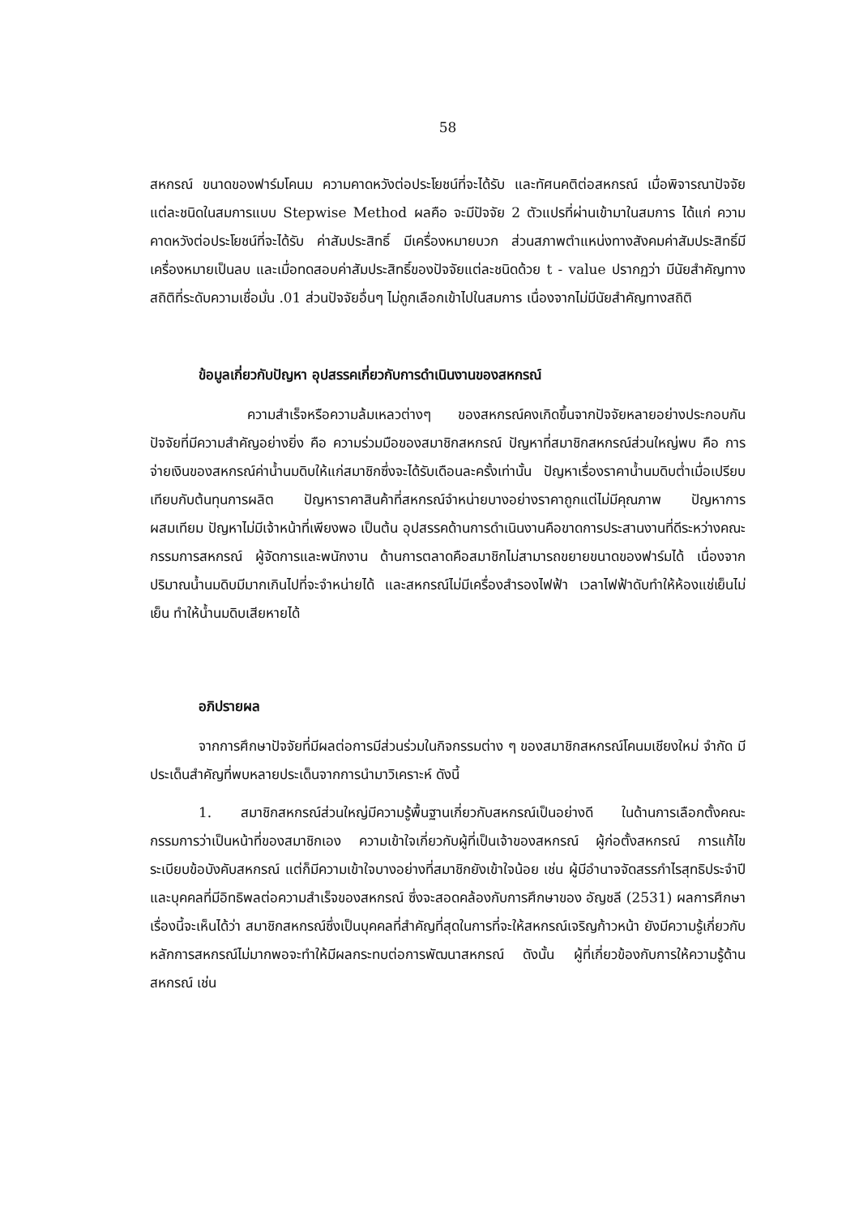58
สหกรณ์ ขนาดของฟาร์มโคนม ความคาดหวังต่อประโยชน์ที่จะได้รับ และทัศนคติต่อสหกรณ์ เมื่อพิจารณาปัจจัยแต่ละชนิดในสมการแบบ Stepwise Method ผลคือ จะมีปัจจัย 2 ตัวแปรที่ผ่านเข้ามาในสมการ ได้แก่ ความคาดหวังต่อประโยชน์ที่จะได้รับ ค่าสัมประสิทธิ์ มีเครื่องหมายบวก ส่วนสภาพตำแหน่งทางสังคมค่าสัมประสิทธิ์มีเครื่องหมายเป็นลบ และเมื่อทดสอบค่าสัมประสิทธิ์ของปัจจัยแต่ละชนิดด้วย t - value ปรากฏว่า มีนัยสำคัญทางสถิติที่ระดับความเชื่อมั่น .01 ส่วนปัจจัยอื่นๆ ไม่ถูกเลือกเข้าไปในสมการ เนื่องจากไม่มีนัยสำคัญทางสถิติ
ข้อมูลเกี่ยวกับปัญหา อุปสรรคเกี่ยวกับการดำเนินงานของสหกรณ์
ความสำเร็จหรือความล้มเหลวต่างๆ ของสหกรณ์คงเกิดขึ้นจากปัจจัยหลายอย่างประกอบกัน ปัจจัยที่มีความสำคัญอย่างยิ่ง คือ ความร่วมมือของสมาชิกสหกรณ์ ปัญหาที่สมาชิกสหกรณ์ส่วนใหญ่พบ คือ การจ่ายเงินของสหกรณ์ค่าน้ำนมดิบให้แก่สมาชิกซึ่งจะได้รับเดือนละครั้งเท่านั้น ปัญหาเรื่องราคาน้ำนมดิบต่ำเมื่อเปรียบเทียบกับต้นทุนการผลิต ปัญหาราคาสินค้าที่สหกรณ์จำหน่ายบางอย่างราคาถูกแต่ไม่มีคุณภาพ ปัญหาการผสมเทียม ปัญหาไม่มีเจ้าหน้าที่เพียงพอ เป็นต้น อุปสรรคด้านการดำเนินงานคือขาดการประสานงานที่ดีระหว่างคณะกรรมการสหกรณ์ ผู้จัดการและพนักงาน ด้านการตลาดคือสมาชิกไม่สามารถขยายขนาดของฟาร์มได้ เนื่องจากปริมาณน้ำนมดิบมีมากเกินไปที่จะจำหน่ายได้ และสหกรณ์ไม่มีเครื่องสำรองไฟฟ้า เวลาไฟฟ้าดับทำให้ห้องแช่เย็นไม่เย็น ทำให้น้ำนมดิบเสียหายได้
อภิปรายผล
จากการศึกษาปัจจัยที่มีผลต่อการมีส่วนร่วมในกิจกรรมต่าง ๆ ของสมาชิกสหกรณ์โคนมเชียงใหม่ จำกัด มีประเด็นสำคัญที่พบหลายประเด็นจากการนำมาวิเคราะห์ ดังนี้
1. สมาชิกสหกรณ์ส่วนใหญ่มีความรู้พื้นฐานเกี่ยวกับสหกรณ์เป็นอย่างดี ในด้านการเลือกตั้งคณะกรรมการว่าเป็นหน้าที่ของสมาชิกเอง ความเข้าใจเกี่ยวกับผู้ที่เป็นเจ้าของสหกรณ์ ผู้ก่อตั้งสหกรณ์ การแก้ไขระเบียบข้อบังคับสหกรณ์ แต่ก็มีความเข้าใจบางอย่างที่สมาชิกยังเข้าใจน้อย เช่น ผู้มีอำนาจจัดสรรกำไรสุทธิประจำปี และบุคคลที่มีอิทธิพลต่อความสำเร็จของสหกรณ์ ซึ่งจะสอดคล้องกับการศึกษาของ อัญชลี (2531) ผลการศึกษาเรื่องนี้จะเห็นได้ว่า สมาชิกสหกรณ์ซึ่งเป็นบุคคลที่สำคัญที่สุดในการที่จะให้สหกรณ์เจริญก้าวหน้า ยังมีความรู้เกี่ยวกับหลักการสหกรณ์ไม่มากพอจะทำให้มีผลกระทบต่อการพัฒนาสหกรณ์ ดังนั้น ผู้ที่เกี่ยวข้องกับการให้ความรู้ด้าน สหกรณ์ เช่น